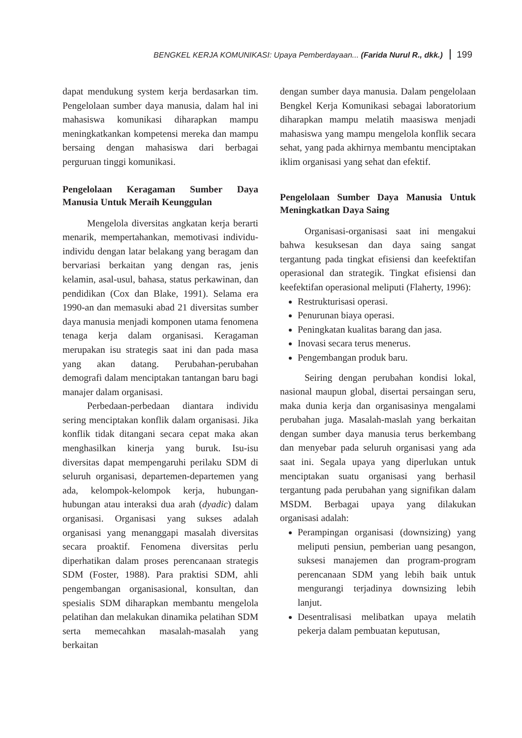BENGKEL KERJA KOMUNIKASI: Upaya Pemberdayaan... (Farida Nurul R., dkk.) 199
dapat mendukung system kerja berdasarkan tim. Pengelolaan sumber daya manusia, dalam hal ini mahasiswa komunikasi diharapkan mampu meningkatkankan kompetensi mereka dan mampu bersaing dengan mahasiswa dari berbagai perguruan tinggi komunikasi.
Pengelolaan Keragaman Sumber Daya Manusia Untuk Meraih Keunggulan
Mengelola diversitas angkatan kerja berarti menarik, mempertahankan, memotivasi individu-individu dengan latar belakang yang beragam dan bervariasi berkaitan yang dengan ras, jenis kelamin, asal-usul, bahasa, status perkawinan, dan pendidikan (Cox dan Blake, 1991). Selama era 1990-an dan memasuki abad 21 diversitas sumber daya manusia menjadi komponen utama fenomena tenaga kerja dalam organisasi. Keragaman merupakan isu strategis saat ini dan pada masa yang akan datang. Perubahan-perubahan demografi dalam menciptakan tantangan baru bagi manajer dalam organisasi.
Perbedaan-perbedaan diantara individu sering menciptakan konflik dalam organisasi. Jika konflik tidak ditangani secara cepat maka akan menghasilkan kinerja yang buruk. Isu-isu diversitas dapat mempengaruhi perilaku SDM di seluruh organisasi, departemen-departemen yang ada, kelompok-kelompok kerja, hubungan-hubungan atau interaksi dua arah (dyadic) dalam organisasi. Organisasi yang sukses adalah organisasi yang menanggapi masalah diversitas secara proaktif. Fenomena diversitas perlu diperhatikan dalam proses perencanaan strategis SDM (Foster, 1988). Para praktisi SDM, ahli pengembangan organisasional, konsultan, dan spesialis SDM diharapkan membantu mengelola pelatihan dan melakukan dinamika pelatihan SDM serta memecahkan masalah-masalah yang berkaitan
dengan sumber daya manusia. Dalam pengelolaan Bengkel Kerja Komunikasi sebagai laboratorium diharapkan mampu melatih maasiswa menjadi mahasiswa yang mampu mengelola konflik secara sehat, yang pada akhirnya membantu menciptakan iklim organisasi yang sehat dan efektif.
Pengelolaan Sumber Daya Manusia Untuk Meningkatkan Daya Saing
Organisasi-organisasi saat ini mengakui bahwa kesuksesan dan daya saing sangat tergantung pada tingkat efisiensi dan keefektifan operasional dan strategik. Tingkat efisiensi dan keefektifan operasional meliputi (Flaherty, 1996):
Restrukturisasi operasi.
Penurunan biaya operasi.
Peningkatan kualitas barang dan jasa.
Inovasi secara terus menerus.
Pengembangan produk baru.
Seiring dengan perubahan kondisi lokal, nasional maupun global, disertai persaingan seru, maka dunia kerja dan organisasinya mengalami perubahan juga. Masalah-maslah yang berkaitan dengan sumber daya manusia terus berkembang dan menyebar pada seluruh organisasi yang ada saat ini. Segala upaya yang diperlukan untuk menciptakan suatu organisasi yang berhasil tergantung pada perubahan yang signifikan dalam MSDM. Berbagai upaya yang dilakukan organisasi adalah:
Perampingan organisasi (downsizing) yang meliputi pensiun, pemberian uang pesangon, suksesi manajemen dan program-program perencanaan SDM yang lebih baik untuk mengurangi terjadinya downsizing lebih lanjut.
Desentralisasi melibatkan upaya melatih pekerja dalam pembuatan keputusan,